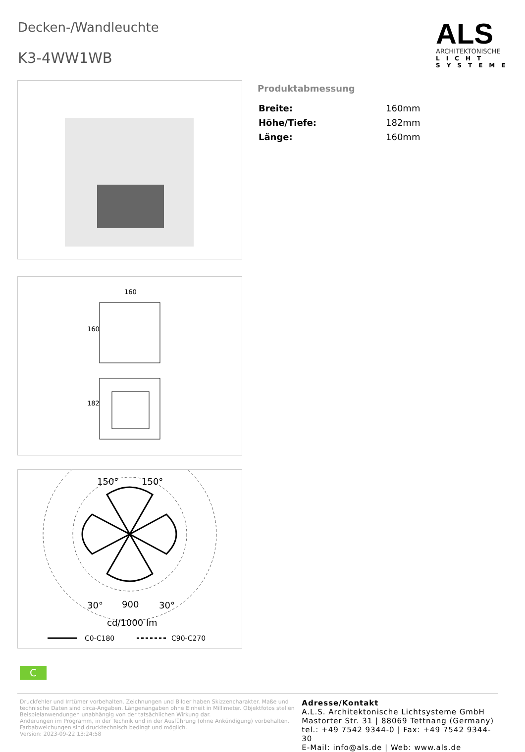Decken-/Wandleuchte
K3-4WW1WB
ALS
ARCHITEKTONISCHE
LICHT
SYSTEME
Produktabmessung
| Breite: | 160mm |
| Höhe/Tiefe: | 182mm |
| Länge: | 160mm |
160
160
182
150°
150°
30°
900
30°
cd/1000 lm
C0-C180
C90-C270
C
Druckfehler und Irrtümer vorbehalten. Zeichnungen und Bilder haben Skizzencharakter. Maße und technische Daten sind circa-Angaben. Längenangaben ohne Einheit in Millimeter. Objektfotos stellen Beispielanwendungen unabhängig von der tatsächlichen Wirkung dar.
Änderungen im Programm, in der Technik und in der Ausführung (ohne Ankündigung) vorbehalten. Farbabweichungen sind drucktechnisch bedingt und möglich.
Version: 2023-09-22 13:24:58
Adresse/Kontakt
A.L.S. Architektonische Lichtsysteme GmbH
Mastorter Str. 31 | 88069 Tettnang (Germany)
tel.: +49 7542 9344-0 | Fax: +49 7542 9344-30
E-Mail: info@als.de | Web: www.als.de